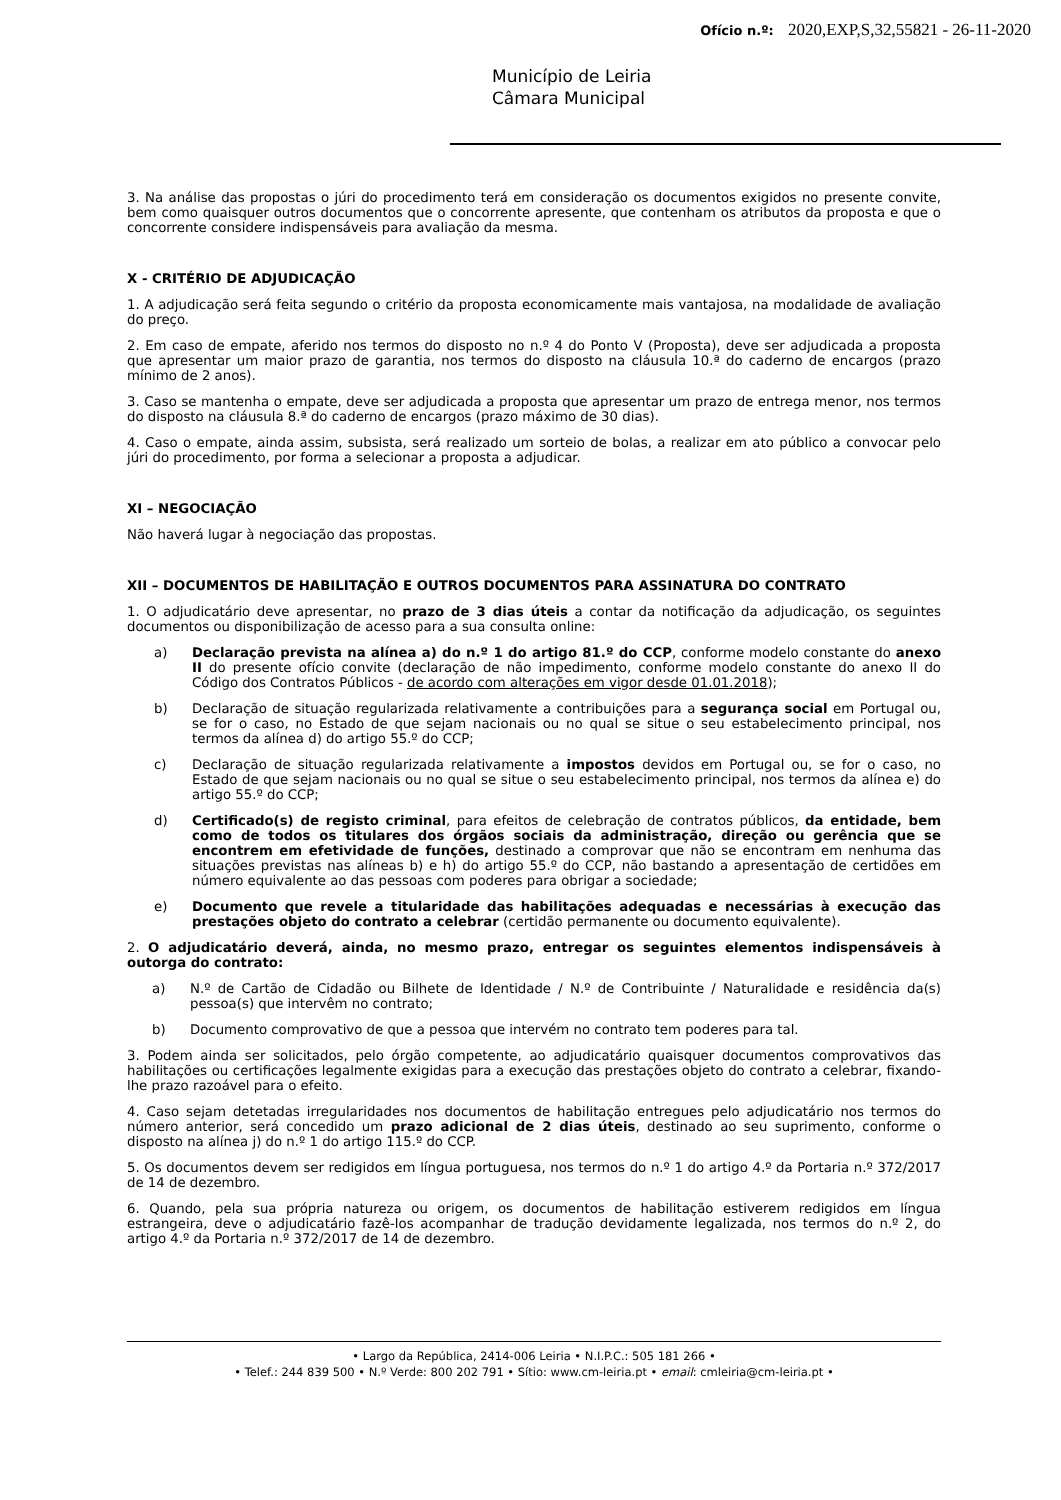Ofício n.º: 2020,EXP,S,32,55821 - 26-11-2020
Município de Leiria
Câmara Municipal
3. Na análise das propostas o júri do procedimento terá em consideração os documentos exigidos no presente convite, bem como quaisquer outros documentos que o concorrente apresente, que contenham os atributos da proposta e que o concorrente considere indispensáveis para avaliação da mesma.
X - CRITÉRIO DE ADJUDICAÇÃO
1. A adjudicação será feita segundo o critério da proposta economicamente mais vantajosa, na modalidade de avaliação do preço.
2. Em caso de empate, aferido nos termos do disposto no n.º 4 do Ponto V (Proposta), deve ser adjudicada a proposta que apresentar um maior prazo de garantia, nos termos do disposto na cláusula 10.ª do caderno de encargos (prazo mínimo de 2 anos).
3. Caso se mantenha o empate, deve ser adjudicada a proposta que apresentar um prazo de entrega menor, nos termos do disposto na cláusula 8.ª do caderno de encargos (prazo máximo de 30 dias).
4. Caso o empate, ainda assim, subsista, será realizado um sorteio de bolas, a realizar em ato público a convocar pelo júri do procedimento, por forma a selecionar a proposta a adjudicar.
XI – NEGOCIAÇÃO
Não haverá lugar à negociação das propostas.
XII – DOCUMENTOS DE HABILITAÇÃO E OUTROS DOCUMENTOS PARA ASSINATURA DO CONTRATO
1. O adjudicatário deve apresentar, no prazo de 3 dias úteis a contar da notificação da adjudicação, os seguintes documentos ou disponibilização de acesso para a sua consulta online:
a) Declaração prevista na alínea a) do n.º 1 do artigo 81.º do CCP, conforme modelo constante do anexo II do presente ofício convite (declaração de não impedimento, conforme modelo constante do anexo II do Código dos Contratos Públicos - de acordo com alterações em vigor desde 01.01.2018);
b) Declaração de situação regularizada relativamente a contribuições para a segurança social em Portugal ou, se for o caso, no Estado de que sejam nacionais ou no qual se situe o seu estabelecimento principal, nos termos da alínea d) do artigo 55.º do CCP;
c) Declaração de situação regularizada relativamente a impostos devidos em Portugal ou, se for o caso, no Estado de que sejam nacionais ou no qual se situe o seu estabelecimento principal, nos termos da alínea e) do artigo 55.º do CCP;
d) Certificado(s) de registo criminal, para efeitos de celebração de contratos públicos, da entidade, bem como de todos os titulares dos órgãos sociais da administração, direção ou gerência que se encontrem em efetividade de funções, destinado a comprovar que não se encontram em nenhuma das situações previstas nas alíneas b) e h) do artigo 55.º do CCP, não bastando a apresentação de certidões em número equivalente ao das pessoas com poderes para obrigar a sociedade;
e) Documento que revele a titularidade das habilitações adequadas e necessárias à execução das prestações objeto do contrato a celebrar (certidão permanente ou documento equivalente).
2. O adjudicatário deverá, ainda, no mesmo prazo, entregar os seguintes elementos indispensáveis à outorga do contrato:
a) N.º de Cartão de Cidadão ou Bilhete de Identidade / N.º de Contribuinte / Naturalidade e residência da(s) pessoa(s) que intervêm no contrato;
b) Documento comprovativo de que a pessoa que intervém no contrato tem poderes para tal.
3. Podem ainda ser solicitados, pelo órgão competente, ao adjudicatário quaisquer documentos comprovativos das habilitações ou certificações legalmente exigidas para a execução das prestações objeto do contrato a celebrar, fixando-lhe prazo razoável para o efeito.
4. Caso sejam detetadas irregularidades nos documentos de habilitação entregues pelo adjudicatário nos termos do número anterior, será concedido um prazo adicional de 2 dias úteis, destinado ao seu suprimento, conforme o disposto na alínea j) do n.º 1 do artigo 115.º do CCP.
5. Os documentos devem ser redigidos em língua portuguesa, nos termos do n.º 1 do artigo 4.º da Portaria n.º 372/2017 de 14 de dezembro.
6. Quando, pela sua própria natureza ou origem, os documentos de habilitação estiverem redigidos em língua estrangeira, deve o adjudicatário fazê-los acompanhar de tradução devidamente legalizada, nos termos do n.º 2, do artigo 4.º da Portaria n.º 372/2017 de 14 de dezembro.
• Largo da República, 2414-006 Leiria • N.I.P.C.: 505 181 266 •
• Telef.: 244 839 500 • N.º Verde: 800 202 791 • Sítio: www.cm-leiria.pt • email: cmleiria@cm-leiria.pt •